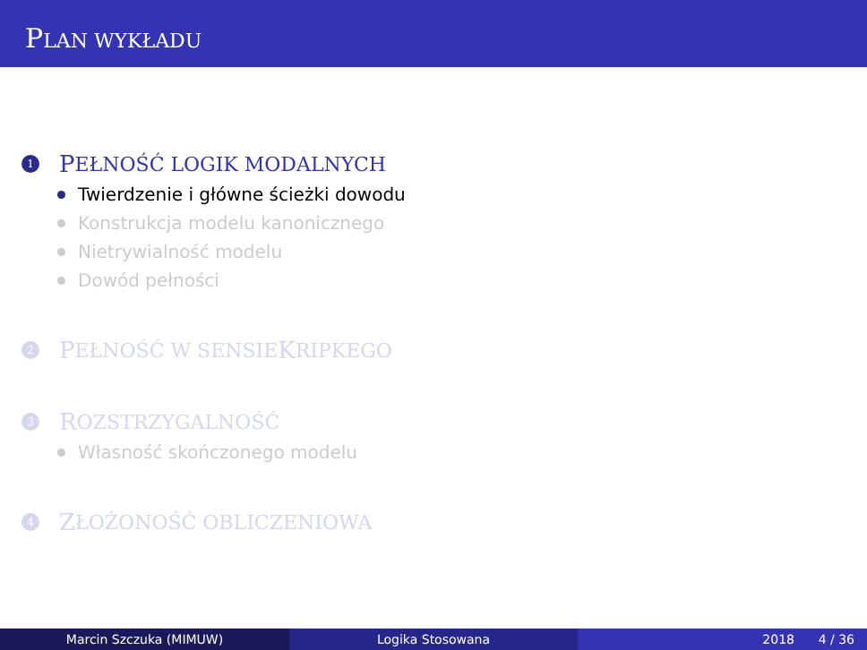PLAN WYKŁADU
1 P EŁNOŚĆ LOGIK MODALNYCH
Twierdzenie i główne ścieżki dowodu
Konstrukcja modelu kanonicznego
Nietrywialność modelu
Dowód pełności
2 P EŁNOŚĆ W SENSIE K RIPKEGO
3 R OZSTRZYGALNOŚĆ
Własność skończonego modelu
4 Z ŁOŻONOŚĆ OBLICZENIOWA
Marcin Szczuka (MIMUW) Logika Stosowana 2018 4 / 36